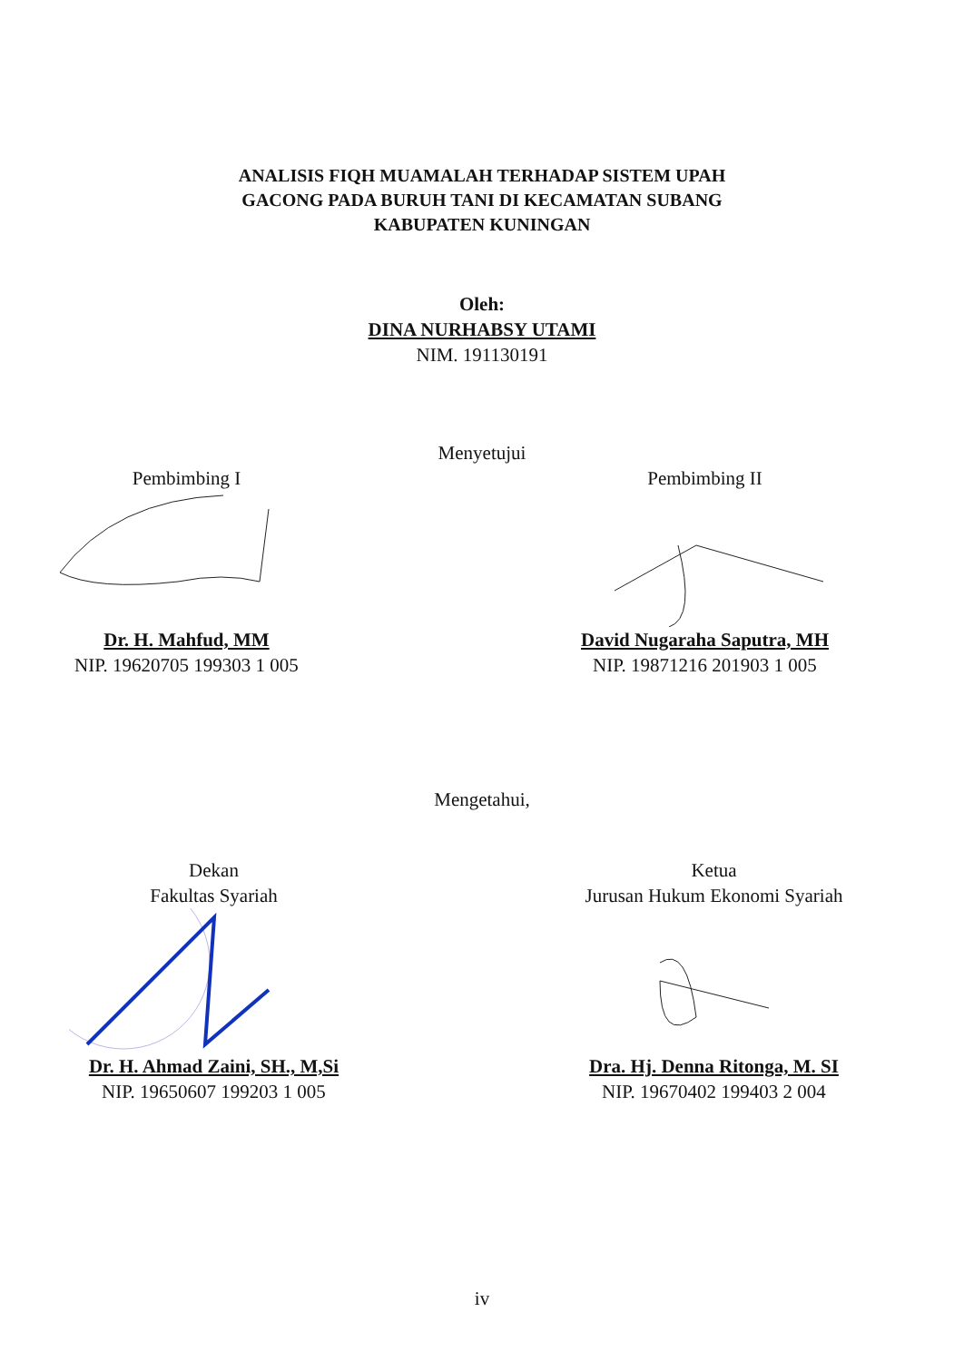ANALISIS FIQH MUAMALAH TERHADAP SISTEM UPAH
GACONG PADA BURUH TANI DI KECAMATAN SUBANG
KABUPATEN KUNINGAN
Oleh:
DINA NURHABSY UTAMI
NIM. 191130191
Menyetujui
Pembimbing I
Dr. H. Mahfud, MM
NIP. 19620705 199303 1 005
Pembimbing II
David Nugaraha Saputra, MH
NIP. 19871216 201903 1 005
Mengetahui,
Dekan
Fakultas Syariah
Dr. H. Ahmad Zaini, SH., M,Si
NIP. 19650607 199203 1 005
Ketua
Jurusan Hukum Ekonomi Syariah
Dra. Hj. Denna Ritonga, M. SI
NIP. 19670402 199403 2 004
iv